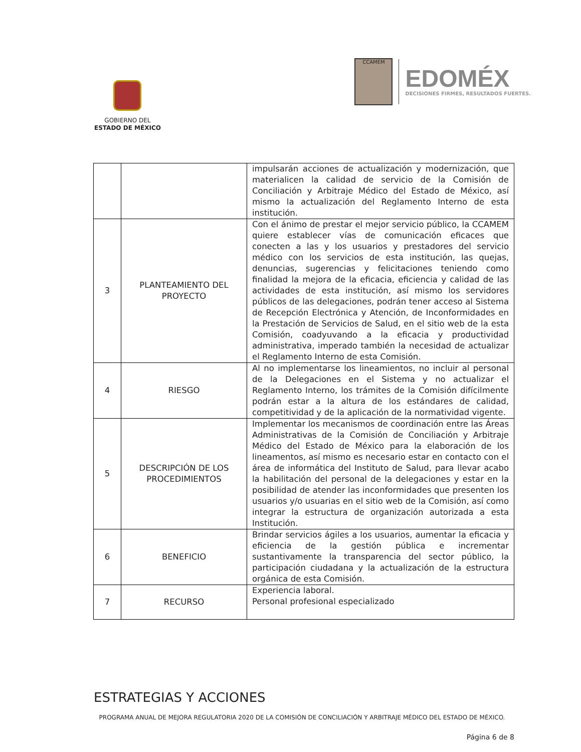GOBIERNO DEL
ESTADO DE MÉXICO
CCAMEM
EDOMÉX
DECISIONES FIRMES, RESULTADOS FUERTES.
| | | impulsarán acciones de actualización y modernización, que materialicen la calidad de servicio de la Comisión de Conciliación y Arbitraje Médico del Estado de México, así mismo la actualización del Reglamento Interno de esta institución. |
| 3 | PLANTEAMIENTO DEL PROYECTO | Con el ánimo de prestar el mejor servicio público, la CCAMEM quiere establecer vías de comunicación eficaces que conecten a las y los usuarios y prestadores del servicio médico con los servicios de esta institución, las quejas, denuncias, sugerencias y felicitaciones teniendo como finalidad la mejora de la eficacia, eficiencia y calidad de las actividades de esta institución, así mismo los servidores públicos de las delegaciones, podrán tener acceso al Sistema de Recepción Electrónica y Atención, de Inconformidades en la Prestación de Servicios de Salud, en el sitio web de la esta Comisión, coadyuvando a la eficacia y productividad administrativa, imperado también la necesidad de actualizar el Reglamento Interno de esta Comisión. |
| 4 | RIESGO | Al no implementarse los lineamientos, no incluir al personal de la Delegaciones en el Sistema y no actualizar el Reglamento Interno, los trámites de la Comisión difícilmente podrán estar a la altura de los estándares de calidad, competitividad y de la aplicación de la normatividad vigente. |
| 5 | DESCRIPCIÓN DE LOS PROCEDIMIENTOS | Implementar los mecanismos de coordinación entre las Áreas Administrativas de la Comisión de Conciliación y Arbitraje Médico del Estado de México para la elaboración de los lineamentos, así mismo es necesario estar en contacto con el área de informática del Instituto de Salud, para llevar acabo la habilitación del personal de la delegaciones y estar en la posibilidad de atender las inconformidades que presenten los usuarios y/o usuarias en el sitio web de la Comisión, así como integrar la estructura de organización autorizada a esta Institución. |
| 6 | BENEFICIO | Brindar servicios ágiles a los usuarios, aumentar la eficacia y eficiencia de la gestión pública e incrementar sustantivamente la transparencia del sector público, la participación ciudadana y la actualización de la estructura orgánica de esta Comisión. |
| 7 | RECURSO | Experiencia laboral. Personal profesional especializado |
ESTRATEGIAS Y ACCIONES
PROGRAMA ANUAL DE MEJORA REGULATORIA 2020 DE LA COMISIÓN DE CONCILIACIÓN Y ARBITRAJE MÉDICO DEL ESTADO DE MÉXICO.
Página 6 de 8